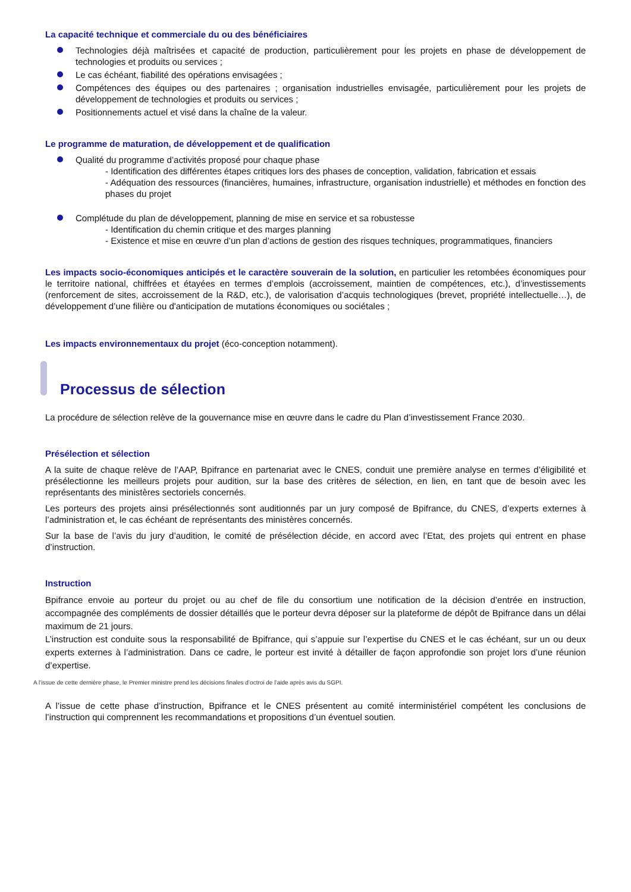La capacité technique et commerciale du ou des bénéficiaires
Technologies déjà maîtrisées et capacité de production, particulièrement pour les projets en phase de développement de technologies et produits ou services ;
Le cas échéant, fiabilité des opérations envisagées ;
Compétences des équipes ou des partenaires ; organisation industrielles envisagée, particulièrement pour les projets de développement de technologies et produits ou services ;
Positionnements actuel et visé dans la chaîne de la valeur.
Le programme de maturation, de développement et de qualification
Qualité du programme d’activités proposé pour chaque phase
- Identification des différentes étapes critiques lors des phases de conception, validation, fabrication et essais
- Adéquation des ressources (financières, humaines, infrastructure, organisation industrielle) et méthodes en fonction des phases du projet
Complétude du plan de développement, planning de mise en service et sa robustesse
- Identification du chemin critique et des marges planning
- Existence et mise en œuvre d’un plan d’actions de gestion des risques techniques, programmatiques, financiers
Les impacts socio-économiques anticipés et le caractère souverain de la solution, en particulier les retombées économiques pour le territoire national, chiffrées et étayées en termes d’emplois (accroissement, maintien de compétences, etc.), d’investissements (renforcement de sites, accroissement de la R&D, etc.), de valorisation d’acquis technologiques (brevet, propriété intellectuelle…), de développement d’une filière ou d'anticipation de mutations économiques ou sociétales ;
Les impacts environnementaux du projet (éco-conception notamment).
Processus de sélection
La procédure de sélection relève de la gouvernance mise en œuvre dans le cadre du Plan d’investissement France 2030.
Présélection et sélection
A la suite de chaque relève de l’AAP, Bpifrance en partenariat avec le CNES, conduit une première analyse en termes d’éligibilité et présélectionne les meilleurs projets pour audition, sur la base des critères de sélection, en lien, en tant que de besoin avec les représentants des ministères sectoriels concernés.
Les porteurs des projets ainsi présélectionnés sont auditionnés par un jury composé de Bpifrance, du CNES, d’experts externes à l’administration et, le cas échéant de représentants des ministères concernés.
Sur la base de l’avis du jury d’audition, le comité de présélection décide, en accord avec l’Etat, des projets qui entrent en phase d’instruction.
Instruction
Bpifrance envoie au porteur du projet ou au chef de file du consortium une notification de la décision d’entrée en instruction, accompagnée des compléments de dossier détaillés que le porteur devra déposer sur la plateforme de dépôt de Bpifrance dans un délai maximum de 21 jours.
L’instruction est conduite sous la responsabilité de Bpifrance, qui s’appuie sur l’expertise du CNES et le cas échéant, sur un ou deux experts externes à l’administration. Dans ce cadre, le porteur est invité à détailler de façon approfondie son projet lors d’une réunion d’expertise.
A l’issue de cette dernière phase, le Premier ministre prend les décisions finales d’octroi de l’aide après avis du SGPI.
A l’issue de cette phase d’instruction, Bpifrance et le CNES présentent au comité interministériel compétent les conclusions de l’instruction qui comprennent les recommandations et propositions d’un éventuel soutien.